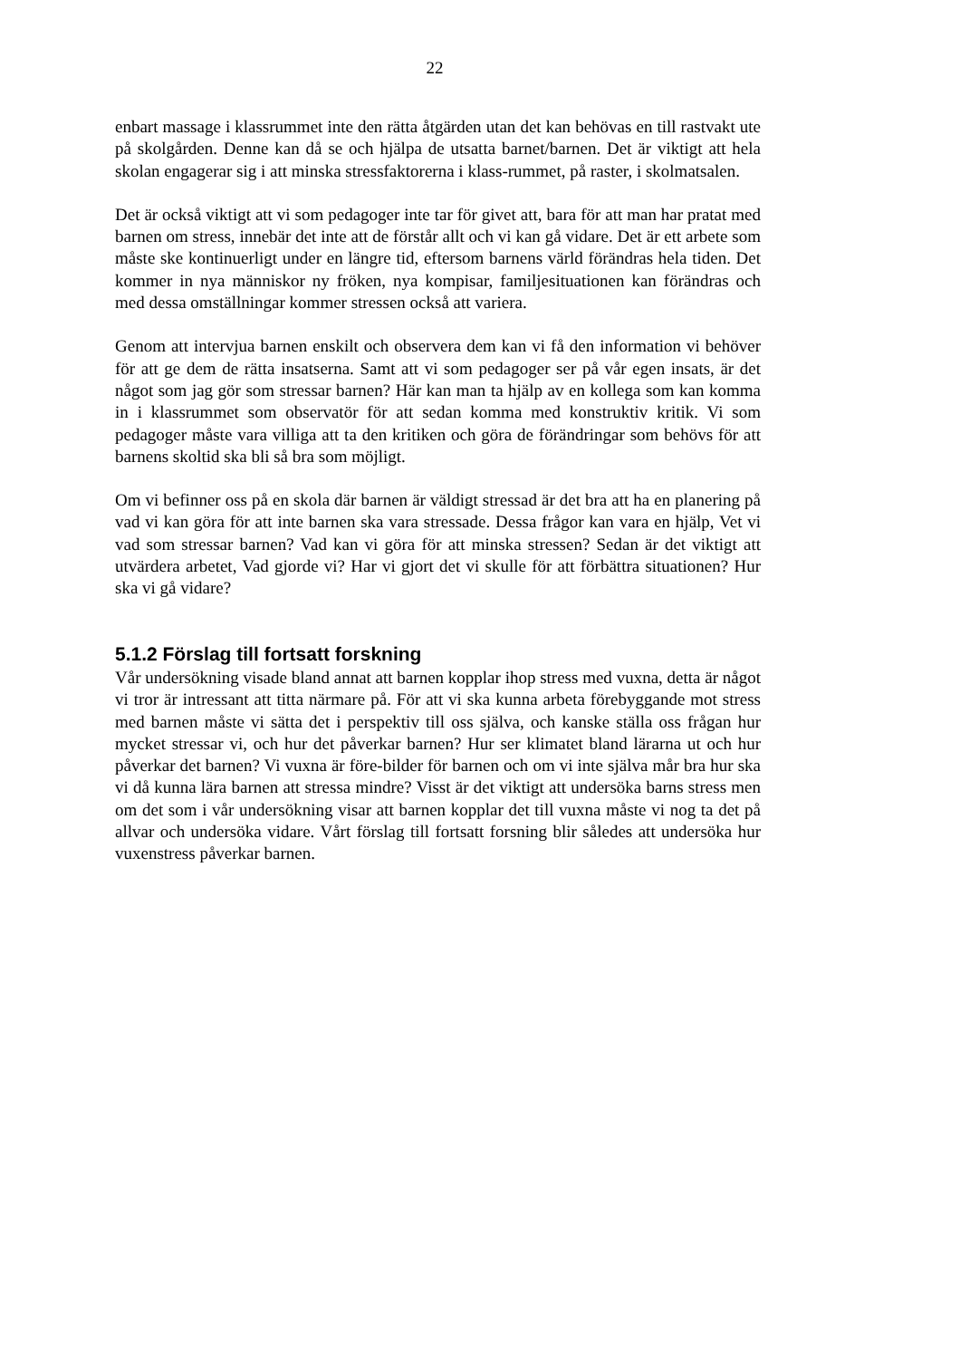22
enbart massage i klassrummet inte den rätta åtgärden utan det kan behövas en till rastvakt ute på skolgården. Denne kan då se och hjälpa de utsatta barnet/barnen. Det är viktigt att hela skolan engagerar sig i att minska stressfaktorerna i klass-rummet, på raster, i skolmatsalen.
Det är också viktigt att vi som pedagoger inte tar för givet att, bara för att man har pratat med barnen om stress, innebär det inte att de förstår allt och vi kan gå vidare. Det är ett arbete som måste ske kontinuerligt under en längre tid, eftersom barnens värld förändras hela tiden. Det kommer in nya människor ny fröken, nya kompisar, familjesituationen kan förändras och med dessa omställningar kommer stressen också att variera.
Genom att intervjua barnen enskilt och observera dem kan vi få den information vi behöver för att ge dem de rätta insatserna. Samt att vi som pedagoger ser på vår egen insats, är det något som jag gör som stressar barnen? Här kan man ta hjälp av en kollega som kan komma in i klassrummet som observatör för att sedan komma med konstruktiv kritik. Vi som pedagoger måste vara villiga att ta den kritiken och göra de förändringar som behövs för att barnens skoltid ska bli så bra som möjligt.
Om vi befinner oss på en skola där barnen är väldigt stressad är det bra att ha en planering på vad vi kan göra för att inte barnen ska vara stressade. Dessa frågor kan vara en hjälp, Vet vi vad som stressar barnen? Vad kan vi göra för att minska stressen? Sedan är det viktigt att utvärdera arbetet, Vad gjorde vi? Har vi gjort det vi skulle för att förbättra situationen? Hur ska vi gå vidare?
5.1.2 Förslag till fortsatt forskning
Vår undersökning visade bland annat att barnen kopplar ihop stress med vuxna, detta är något vi tror är intressant att titta närmare på. För att vi ska kunna arbeta förebyggande mot stress med barnen måste vi sätta det i perspektiv till oss själva, och kanske ställa oss frågan hur mycket stressar vi, och hur det påverkar barnen? Hur ser klimatet bland lärarna ut och hur påverkar det barnen? Vi vuxna är före-bilder för barnen och om vi inte själva mår bra hur ska vi då kunna lära barnen att stressa mindre? Visst är det viktigt att undersöka barns stress men om det som i vår undersökning visar att barnen kopplar det till vuxna måste vi nog ta det på allvar och undersöka vidare. Vårt förslag till fortsatt forsning blir således att undersöka hur vuxenstress påverkar barnen.